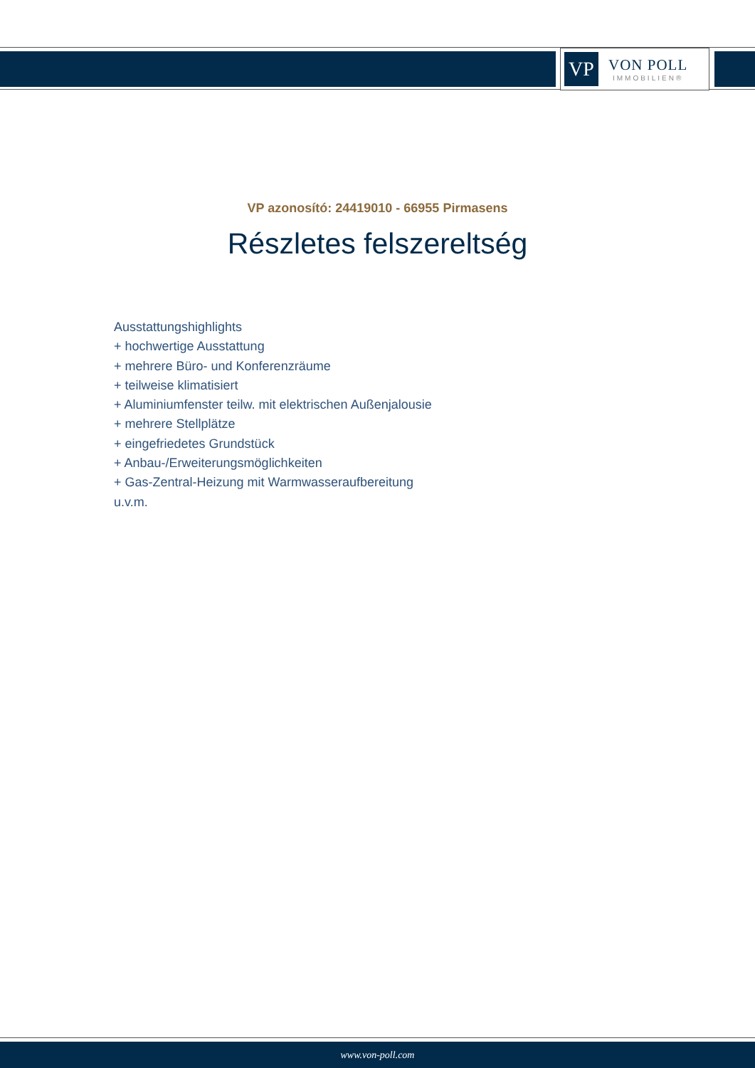VP
VON POLL
IMMOBILIEN®
VP azonosító: 24419010 - 66955 Pirmasens
Részletes felszereltség
Ausstattungshighlights
+ hochwertige Ausstattung
+ mehrere Büro- und Konferenzräume
+ teilweise klimatisiert
+ Aluminiumfenster teilw. mit elektrischen Außenjalousie
+ mehrere Stellplätze
+ eingefriedetes Grundstück
+ Anbau-/Erweiterungsmöglichkeiten
+ Gas-Zentral-Heizung mit Warmwasseraufbereitung
u.v.m.
www.von-poll.com